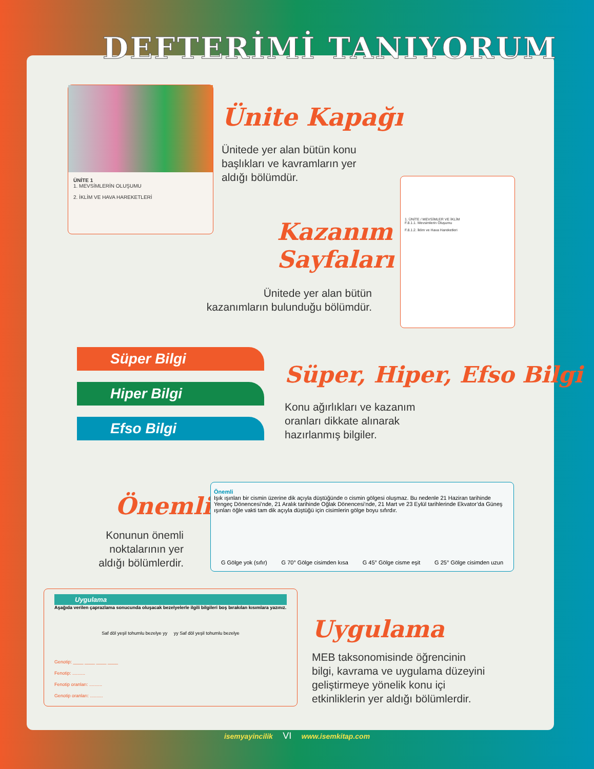DEFTERİMİ TANIYORUM
ÜNİTE 1
1. MEVSİMLERİN OLUŞUMU
2. İKLİM VE HAVA HAREKETLERİ
Ünite Kapağı
Ünitede yer alan bütün konu
başlıkları ve kavramların yer
aldığı bölümdür.
1. ÜNİTE / MEVSİMLER VE İKLİM
F.8.1.1. Mevsimlerin Oluşumu
F.8.1.2. İklim ve Hava Hareketleri
Kazanım Sayfaları
Ünitede yer alan bütün
kazanımların bulunduğu bölümdür.
Süper Bilgi
Hiper Bilgi
Efso Bilgi
Süper, Hiper, Efso Bilgi
Konu ağırlıkları ve kazanım
oranları dikkate alınarak
hazırlanmış bilgiler.
Önemli
Konunun önemli noktalarının yer aldığı bölümlerdir.
Önemli
Işık ışınları bir cismin üzerine dik açıyla düştüğünde o cismin gölgesi oluşmaz. Bu nedenle 21 Haziran tarihinde Yengeç Dönencesi’nde, 21 Aralık tarihinde Oğlak Dönencesi’nde, 21 Mart ve 23 Eylül tarihlerinde Ekvator’da Güneş ışınları öğle vakti tam dik açıyla düştüğü için cisimlerin gölge boyu sıfırdır.
G Gölge yok (sıfır) G 70° Gölge cisimden kısa G 45° Gölge cisme eşit G 25° Gölge cisimden uzun
Uygulama
Aşağıda verilen çaprazlama sonucunda oluşacak bezelyelerle ilgili bilgileri boş bırakılan kısımlara yazınız.
Saf döl yeşil tohumlu bezelye yy yy Saf döl yeşil tohumlu bezelye
Genotip: ____ ____ ____ ____
Fenotip: ..........
Fenotip oranları: ..........
Genotip oranları: ..........
Uygulama
MEB taksonomisinde öğrencinin
bilgi, kavrama ve uygulama düzeyini
geliştirmeye yönelik konu içi
etkinliklerin yer aldığı bölümlerdir.
isemyayincilik VI www.isemkitap.com